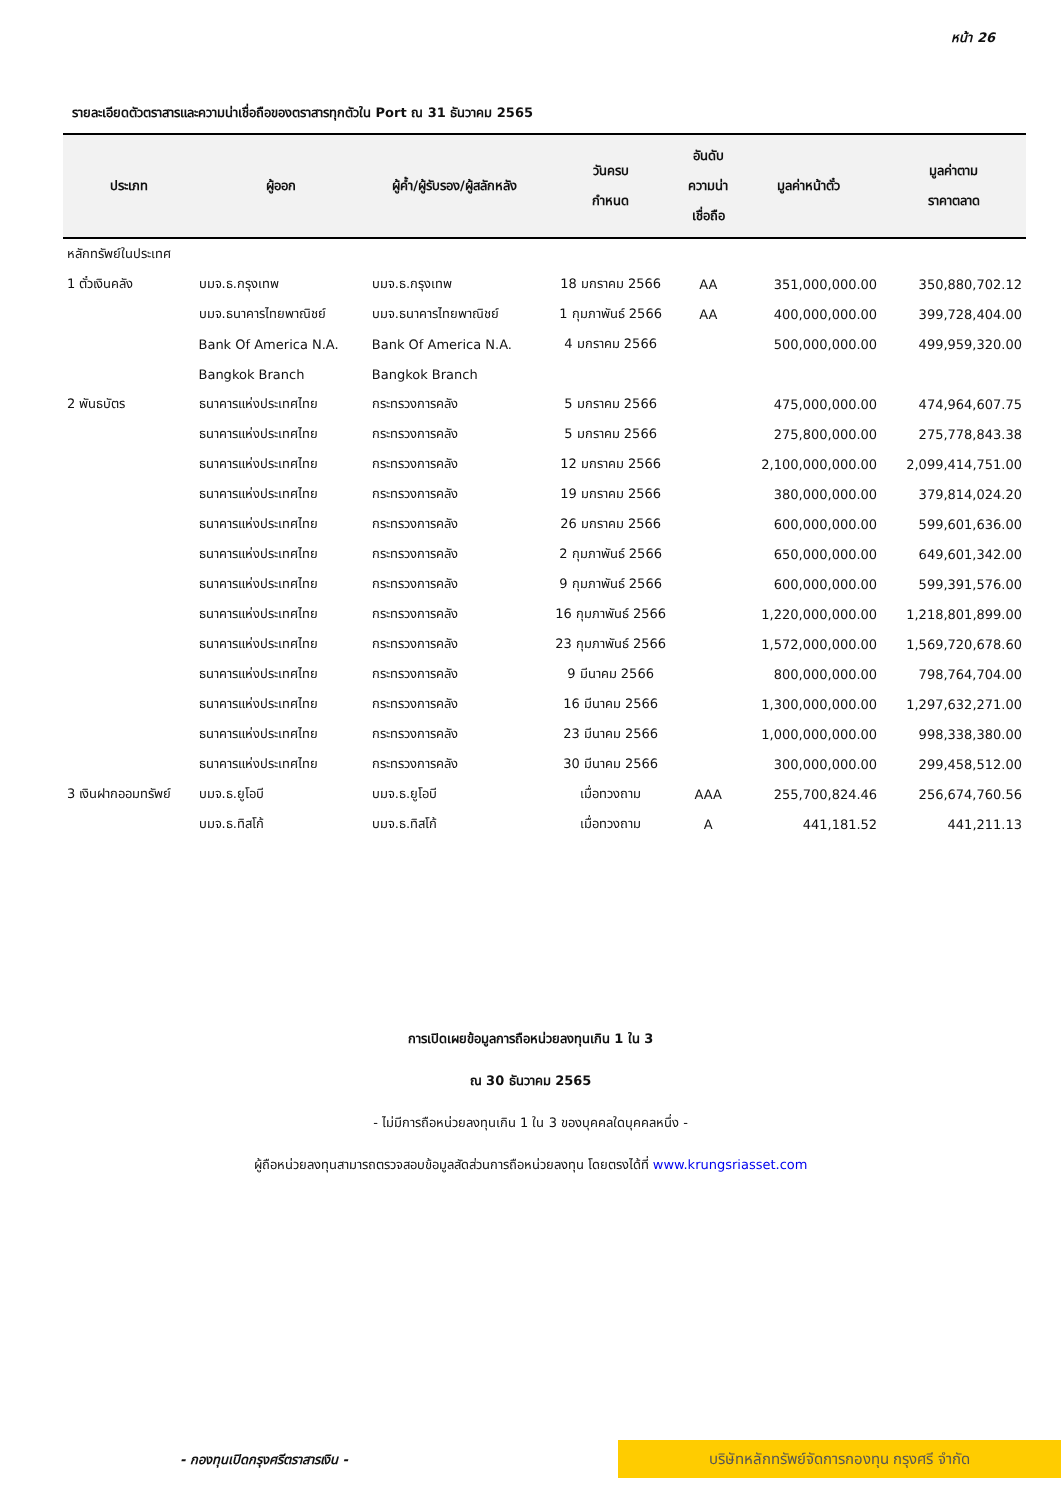หน้า 26
รายละเอียดตัวตราสารและความน่าเชื่อถือของตราสารทุกตัวใน Port ณ 31 ธันวาคม 2565
| ประเภท | ผู้ออก | ผู้ค้ำ/ผู้รับรอง/ผู้สลักหลัง | วันครบ กำหนด | อันดับ ความน่า เชื่อถือ | มูลค่าหน้าตั๋ว | มูลค่าตาม ราคาตลาด |
| --- | --- | --- | --- | --- | --- | --- |
| หลักทรัพย์ในประเทศ | | | | | | |
| 1 ตั๋วเงินคลัง | บมจ.ธ.กรุงเทพ | บมจ.ธ.กรุงเทพ | 18 มกราคม 2566 | AA | 351,000,000.00 | 350,880,702.12 |
| | บมจ.ธนาคารไทยพาณิชย์ | บมจ.ธนาคารไทยพาณิชย์ | 1 กุมภาพันธ์ 2566 | AA | 400,000,000.00 | 399,728,404.00 |
| | Bank Of America N.A. | Bank Of America N.A. | 4 มกราคม 2566 | | 500,000,000.00 | 499,959,320.00 |
| | Bangkok Branch | Bangkok Branch | | | | |
| 2 พันธบัตร | ธนาคารแห่งประเทศไทย | กระทรวงการคลัง | 5 มกราคม 2566 | | 475,000,000.00 | 474,964,607.75 |
| | ธนาคารแห่งประเทศไทย | กระทรวงการคลัง | 5 มกราคม 2566 | | 275,800,000.00 | 275,778,843.38 |
| | ธนาคารแห่งประเทศไทย | กระทรวงการคลัง | 12 มกราคม 2566 | | 2,100,000,000.00 | 2,099,414,751.00 |
| | ธนาคารแห่งประเทศไทย | กระทรวงการคลัง | 19 มกราคม 2566 | | 380,000,000.00 | 379,814,024.20 |
| | ธนาคารแห่งประเทศไทย | กระทรวงการคลัง | 26 มกราคม 2566 | | 600,000,000.00 | 599,601,636.00 |
| | ธนาคารแห่งประเทศไทย | กระทรวงการคลัง | 2 กุมภาพันธ์ 2566 | | 650,000,000.00 | 649,601,342.00 |
| | ธนาคารแห่งประเทศไทย | กระทรวงการคลัง | 9 กุมภาพันธ์ 2566 | | 600,000,000.00 | 599,391,576.00 |
| | ธนาคารแห่งประเทศไทย | กระทรวงการคลัง | 16 กุมภาพันธ์ 2566 | | 1,220,000,000.00 | 1,218,801,899.00 |
| | ธนาคารแห่งประเทศไทย | กระทรวงการคลัง | 23 กุมภาพันธ์ 2566 | | 1,572,000,000.00 | 1,569,720,678.60 |
| | ธนาคารแห่งประเทศไทย | กระทรวงการคลัง | 9 มีนาคม 2566 | | 800,000,000.00 | 798,764,704.00 |
| | ธนาคารแห่งประเทศไทย | กระทรวงการคลัง | 16 มีนาคม 2566 | | 1,300,000,000.00 | 1,297,632,271.00 |
| | ธนาคารแห่งประเทศไทย | กระทรวงการคลัง | 23 มีนาคม 2566 | | 1,000,000,000.00 | 998,338,380.00 |
| | ธนาคารแห่งประเทศไทย | กระทรวงการคลัง | 30 มีนาคม 2566 | | 300,000,000.00 | 299,458,512.00 |
| 3 เงินฝากออมทรัพย์ | บมจ.ธ.ยูโอบี | บมจ.ธ.ยูโอบี | เมื่อทวงถาม | AAA | 255,700,824.46 | 256,674,760.56 |
| | บมจ.ธ.ทิสโก้ | บมจ.ธ.ทิสโก้ | เมื่อทวงถาม | A | 441,181.52 | 441,211.13 |
การเปิดเผยข้อมูลการถือหน่วยลงทุนเกิน 1 ใน 3
ณ 30 ธันวาคม 2565
- ไม่มีการถือหน่วยลงทุนเกิน 1 ใน 3 ของบุคคลใดบุคคลหนึ่ง -
ผู้ถือหน่วยลงทุนสามารถตรวจสอบข้อมูลสัดส่วนการถือหน่วยลงทุน โดยตรงได้ที่ www.krungsriasset.com
- กองทุนเปิดกรุงศรีตราสารเงิน -
บริษัทหลักทรัพย์จัดการกองทุน กรุงศรี จำกัด